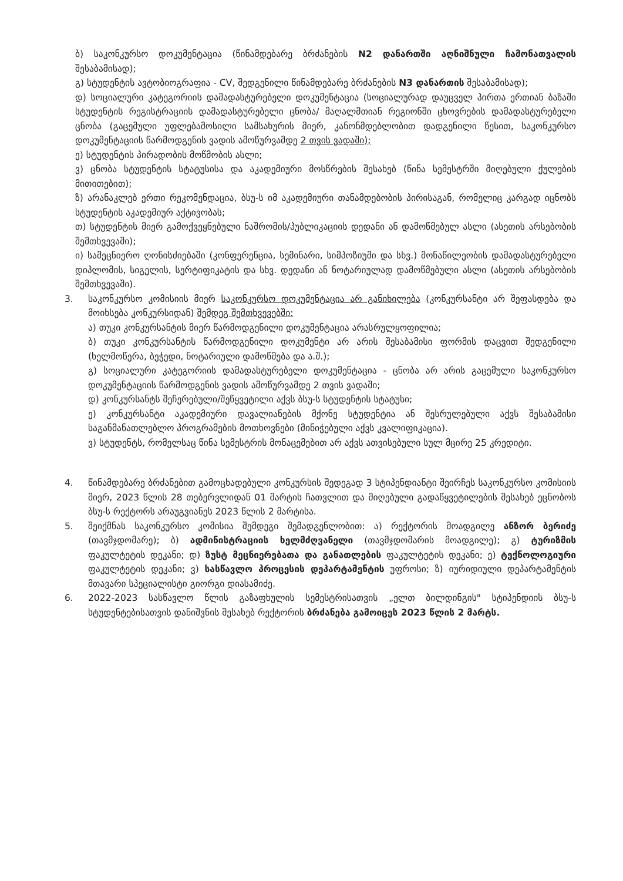ბ) საკონკურსო დოკუმენტაცია (წინამდებარე ბრძანების N2 დანართში აღნიშნული ჩამონათვალის შესაბამისად);
გ) სტუდენტის ავტობიოგრაფია - CV, შედგენილი წინამდებარე ბრძანების N3 დანართის შესაბამისად);
დ) სოციალური კატეგორიის დამადასტურებელი დოკუმენტაცია (სოციალურად დაუცველ პირთა ერთიან ბაზაში სტუდენტის რეგისტრაციის დამადასტურებელი ცნობა/ მაღალმთიან რეგიონში ცხოვრების დამადასტურებელი ცნობა (გაცემული უფლებამოსილი სამსახურის მიერ, კანონმდებლობით დადგენილი წესით, საკონკურსო დოკუმენტაციის წარმოდგენის ვადის ამოწურვამდე 2 თვის ვადაში);
ე) სტუდენტის პირადობის მოწმობის ასლი;
ვ) ცნობა სტუდენტის სტატუსისა და აკადემიური მოსწრების შესახებ (წინა სემესტრში მიღებული ქულების მითითებით);
ზ) არანაკლებ ერთი რეკომენდაცია, ბსუ-ს იმ აკადემიური თანამდებობის პირისაგან, რომელიც კარგად იცნობს სტუდენტის აკადემიურ აქტივობას;
თ) სტუდენტის მიერ გამოქვეყნებული ნაშრომის/პუბლიკაციის დედანი ან დამოწმებულ ასლი (ასეთის არსებობის შემთხვევაში);
ი) სამეცნიერო ღონისძიებაში (კონფერენცია, სემინარი, სიმპოზიუმი და სხვ.) მონაწილეობის დამადასტურებელი დიპლომის, სიგელის, სერტიფიკატის და სხვ. დედანი ან ნოტარიულად დამოწმებული ასლი (ასეთის არსებობის შემთხვევაში).
3. საკონკურსო კომისიის მიერ საკონკურსო დოკუმენტაცია არ განიხილება (კონკურსანტი არ შეფასდება და მოიხსება კონკურსიდან) შემდეგ შემთხვევებში:
ა) თუკი კონკურსანტის მიერ წარმოდგენილი დოკუმენტაცია არასრულყოფილია;
ბ) თუკი კონკურსანტის წარმოდგენილი დოკუმენტი არ არის შესაბამისი ფორმის დაცვით შედგენილი (ხელმოწერა, ბეჭედი, ნოტარიული დამოწმება და ა.შ.);
გ) სოციალური კატეგორიის დამადასტურებელი დოკუმენტაცია - ცნობა არ არის გაცემული საკონკურსო დოკუმენტაციის წარმოდგენის ვადის ამოწურვამდე 2 თვის ვადაში;
დ) კონკურსანტს შეჩერებული/შეწყვეტილი აქვს ბსუ-ს სტუდენტის სტატუსი;
ე) კონკურსანტი აკადემიური დავალიანების მქონე სტუდენტია ან შესრულებული აქვს შესაბამისი საგანმანათლებლო პროგრამების მოთხოვნები (მინიჭებული აქვს კვალიფიკაცია).
ვ) სტუდენტს, რომელსაც წინა სემესტრის მონაცემებით არ აქვს ათვისებული სულ მცირე 25 კრედიტი.
4. წინამდებარე ბრძანებით გამოცხადებული კონკურსის შედეგად 3 სტიპენდიანტი შეირჩეს საკონკურსო კომისიის მიერ, 2023 წლის 28 თებერვლიდან 01 მარტის ჩათვლით და მიღებული გადაწყვეტილების შესახებ ეცნობოს ბსუ-ს რექტორს არაუგვიანეს 2023 წლის 2 მარტისა.
5. შეიქმნას საკონკურსო კომისია შემდეგი შემადგენლობით: ა) რექტორის მოადგილე ანზორ ბერიძე (თავმჯდომარე); ბ) ადმინისტრაციის ხელმძღვანელი (თავმჯდომარის მოადგილე); გ) ტურიზმის ფაკულტეტის დეკანი; დ) ზუსტ მეცნიერებათა და განათლების ფაკულტეტის დეკანი; ე) ტექნოლოგიური ფაკულტეტის დეკანი; ვ) სასწავლო პროცესის დეპარტამენტის უფროსი; ზ) იურიდიული დეპარტამენტის მთავარი სპეციალისტი გიორგი დიასამიძე.
6. 2022-2023 სასწავლო წლის გაზაფხულის სემესტრისათვის „ელთ ბილდინგის" სტიპენდიის ბსუ-ს სტუდენტებისათვის დანიშვნის შესახებ რექტორის ბრძანება გამოიცეს 2023 წლის 2 მარტს.